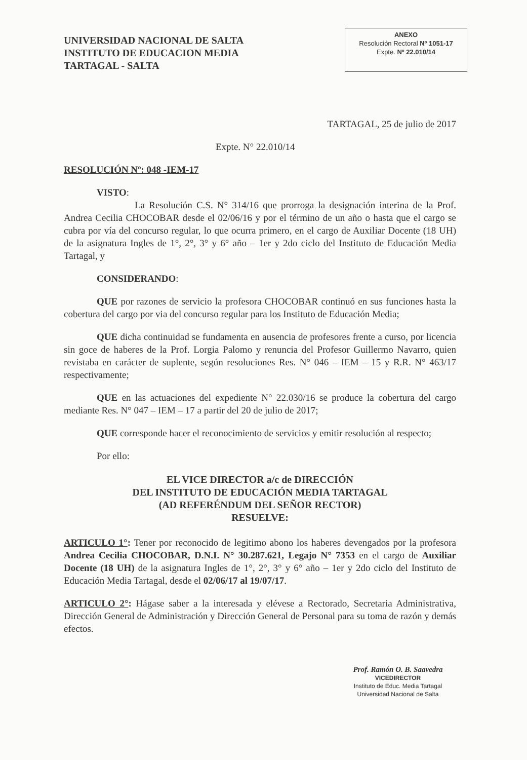UNIVERSIDAD NACIONAL DE SALTA
INSTITUTO DE EDUCACION MEDIA
TARTAGAL - SALTA
ANEXO
Resolución Rectoral Nº 1051-17
Expte. Nº 22.010/14
TARTAGAL, 25 de julio de 2017
Expte. N° 22.010/14
RESOLUCIÓN Nº: 048 -IEM-17
VISTO:
La Resolución C.S. N° 314/16 que prorroga la designación interina de la Prof. Andrea Cecilia CHOCOBAR desde el 02/06/16 y por el término de un año o hasta que el cargo se cubra por vía del concurso regular, lo que ocurra primero, en el cargo de Auxiliar Docente (18 UH) de la asignatura Ingles de 1°, 2°, 3° y 6° año – 1er y 2do ciclo del Instituto de Educación Media Tartagal, y
CONSIDERANDO:
QUE por razones de servicio la profesora CHOCOBAR continuó en sus funciones hasta la cobertura del cargo por via del concurso regular para los Instituto de Educación Media;
QUE dicha continuidad se fundamenta en ausencia de profesores frente a curso, por licencia sin goce de haberes de la Prof. Lorgia Palomo y renuncia del Profesor Guillermo Navarro, quien revistaba en carácter de suplente, según resoluciones Res. N° 046 – IEM – 15 y R.R. N° 463/17 respectivamente;
QUE en las actuaciones del expediente N° 22.030/16 se produce la cobertura del cargo mediante Res. N° 047 – IEM – 17 a partir del 20 de julio de 2017;
QUE corresponde hacer el reconocimiento de servicios y emitir resolución al respecto;
Por ello:
EL VICE DIRECTOR a/c de DIRECCIÓN
DEL INSTITUTO DE EDUCACIÓN MEDIA TARTAGAL
(AD REFERÉNDUM DEL SEÑOR RECTOR)
RESUELVE:
ARTICULO 1°: Tener por reconocido de legitimo abono los haberes devengados por la profesora Andrea Cecilia CHOCOBAR, D.N.I. N° 30.287.621, Legajo N° 7353 en el cargo de Auxiliar Docente (18 UH) de la asignatura Ingles de 1°, 2°, 3° y 6° año – 1er y 2do ciclo del Instituto de Educación Media Tartagal, desde el 02/06/17 al 19/07/17.
ARTICULO 2°: Hágase saber a la interesada y elévese a Rectorado, Secretaria Administrativa, Dirección General de Administración y Dirección General de Personal para su toma de razón y demás efectos.
Prof. Ramón O. B. Saavedra
VICEDIRECTOR
Instituto de Educ. Media Tartagal
Universidad Nacional de Salta